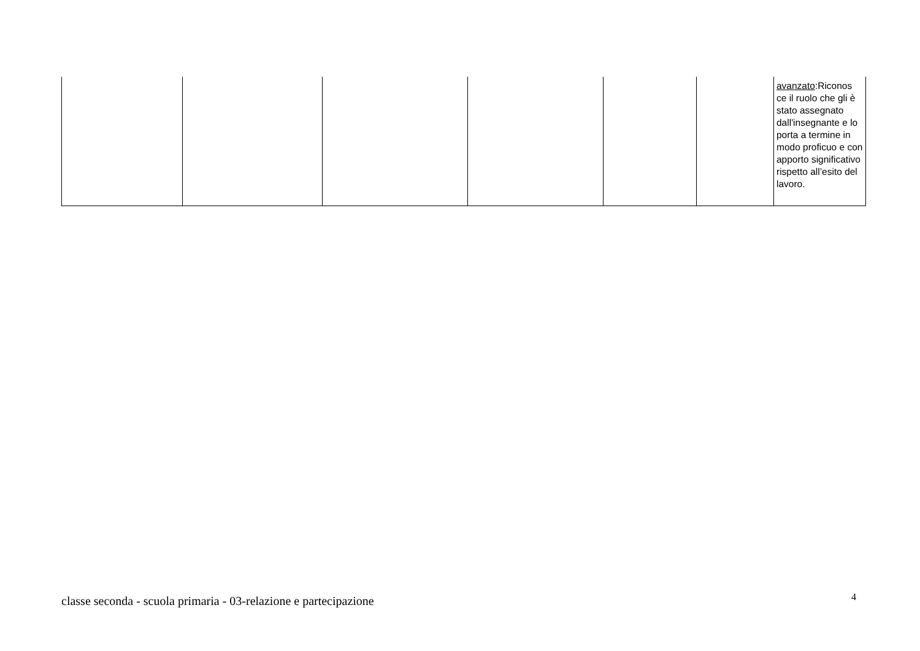| | | | | | | avanzato :Riconos ce il ruolo che gli è stato assegnato dall'insegnante e lo porta a termine in modo proficuo e con apporto significativo rispetto all’esito del lavoro. |
classe seconda - scuola primaria - 03-relazione e partecipazione 4